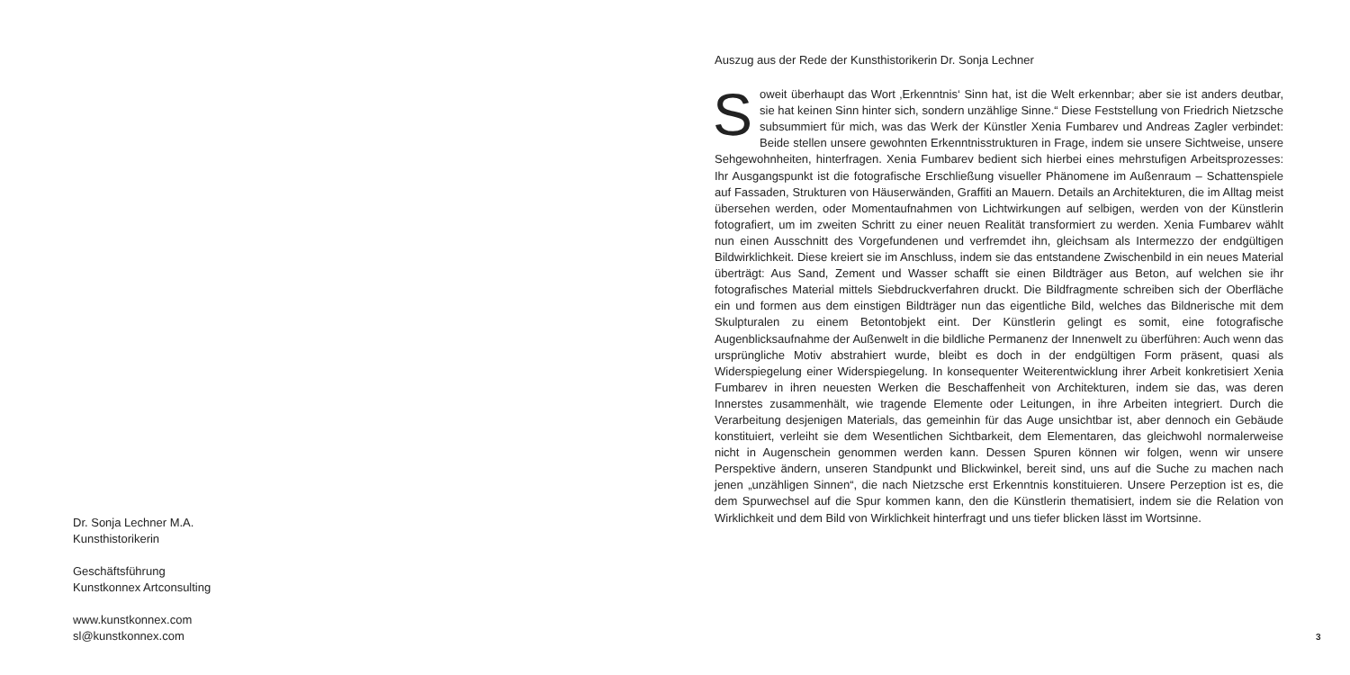Dr. Sonja Lechner M.A.
Kunsthistorikerin
Geschäftsführung
Kunstkonnex Artconsulting
www.kunstkonnex.com
sl@kunstkonnex.com
Auszug aus der Rede der Kunsthistorikerin Dr. Sonja Lechner
Soweit überhaupt das Wort ‚Erkenntnis‘ Sinn hat, ist die Welt erkennbar; aber sie ist anders deutbar, sie hat keinen Sinn hinter sich, sondern unzählige Sinne.“ Diese Feststellung von Friedrich Nietzsche subsummiert für mich, was das Werk der Künstler Xenia Fumbarev und Andreas Zagler verbindet: Beide stellen unsere gewohnten Erkenntnisstrukturen in Frage, indem sie unsere Sichtweise, unsere Sehgewohnheiten, hinterfragen. Xenia Fumbarev bedient sich hierbei eines mehrstufigen Arbeitsprozesses: Ihr Ausgangspunkt ist die fotografische Erschließung visueller Phänomene im Außenraum – Schattenspiele auf Fassaden, Strukturen von Häuserwänden, Graffiti an Mauern. Details an Architekturen, die im Alltag meist übersehen werden, oder Momentaufnahmen von Lichtwirkungen auf selbigen, werden von der Künstlerin fotografiert, um im zweiten Schritt zu einer neuen Realität transformiert zu werden. Xenia Fumbarev wählt nun einen Ausschnitt des Vorgefundenen und verfremdet ihn, gleichsam als Intermezzo der endgültigen Bildwirklichkeit. Diese kreiert sie im Anschluss, indem sie das entstandene Zwischenbild in ein neues Material überträgt: Aus Sand, Zement und Wasser schafft sie einen Bildträger aus Beton, auf welchen sie ihr fotografisches Material mittels Siebdruckverfahren druckt. Die Bildfragmente schreiben sich der Oberfläche ein und formen aus dem einstigen Bildträger nun das eigentliche Bild, welches das Bildnerische mit dem Skulpturalen zu einem Betontobjekt eint. Der Künstlerin gelingt es somit, eine fotografische Augenblicksaufnahme der Außenwelt in die bildliche Permanenz der Innenwelt zu überführen: Auch wenn das ursprüngliche Motiv abstrahiert wurde, bleibt es doch in der endgültigen Form präsent, quasi als Widerspiegelung einer Widerspiegelung. In konsequenter Weiterentwicklung ihrer Arbeit konkretisiert Xenia Fumbarev in ihren neuesten Werken die Beschaffenheit von Architekturen, indem sie das, was deren Innerstes zusammenhält, wie tragende Elemente oder Leitungen, in ihre Arbeiten integriert. Durch die Verarbeitung desjenigen Materials, das gemeinhin für das Auge unsichtbar ist, aber dennoch ein Gebäude konstituiert, verleiht sie dem Wesentlichen Sichtbarkeit, dem Elementaren, das gleichwohl normalerweise nicht in Augenschein genommen werden kann. Dessen Spuren können wir folgen, wenn wir unsere Perspektive ändern, unseren Standpunkt und Blickwinkel, bereit sind, uns auf die Suche zu machen nach jenen „unzähligen Sinnen“, die nach Nietzsche erst Erkenntnis konstituieren. Unsere Perzeption ist es, die dem Spurwechsel auf die Spur kommen kann, den die Künstlerin thematisiert, indem sie die Relation von Wirklichkeit und dem Bild von Wirklichkeit hinterfragt und uns tiefer blicken lässt im Wortsinne.
3